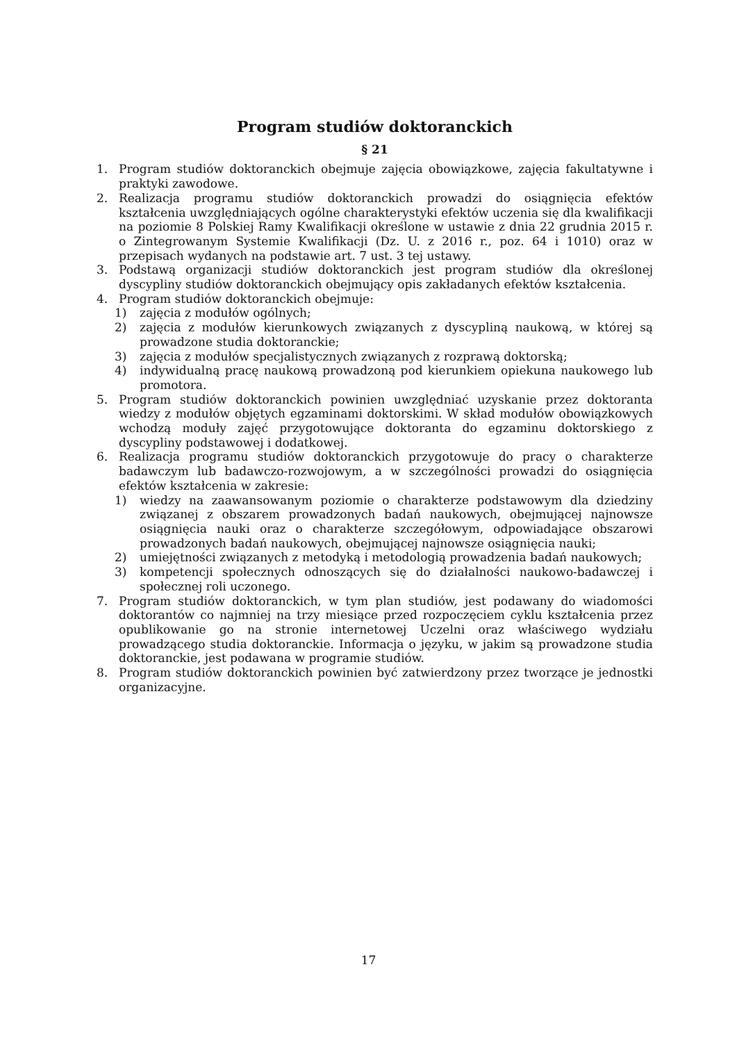Program studiów doktoranckich
§ 21
1. Program studiów doktoranckich obejmuje zajęcia obowiązkowe, zajęcia fakultatywne i praktyki zawodowe.
2. Realizacja programu studiów doktoranckich prowadzi do osiągnięcia efektów kształcenia uwzględniających ogólne charakterystyki efektów uczenia się dla kwalifikacji na poziomie 8 Polskiej Ramy Kwalifikacji określone w ustawie z dnia 22 grudnia 2015 r. o Zintegrowanym Systemie Kwalifikacji (Dz. U. z 2016 r., poz. 64 i 1010) oraz w przepisach wydanych na podstawie art. 7 ust. 3 tej ustawy.
3. Podstawą organizacji studiów doktoranckich jest program studiów dla określonej dyscypliny studiów doktoranckich obejmujący opis zakładanych efektów kształcenia.
4. Program studiów doktoranckich obejmuje:
1) zajęcia z modułów ogólnych;
2) zajęcia z modułów kierunkowych związanych z dyscypliną naukową, w której są prowadzone studia doktoranckie;
3) zajęcia z modułów specjalistycznych związanych z rozprawą doktorską;
4) indywidualną pracę naukową prowadzoną pod kierunkiem opiekuna naukowego lub promotora.
5. Program studiów doktoranckich powinien uwzględniać uzyskanie przez doktoranta wiedzy z modułów objętych egzaminami doktorskimi. W skład modułów obowiązkowych wchodzą moduły zajęć przygotowujące doktoranta do egzaminu doktorskiego z dyscypliny podstawowej i dodatkowej.
6. Realizacja programu studiów doktoranckich przygotowuje do pracy o charakterze badawczym lub badawczo-rozwojowym, a w szczególności prowadzi do osiągnięcia efektów kształcenia w zakresie:
1) wiedzy na zaawansowanym poziomie o charakterze podstawowym dla dziedziny związanej z obszarem prowadzonych badań naukowych, obejmującej najnowsze osiągnięcia nauki oraz o charakterze szczegółowym, odpowiadające obszarowi prowadzonych badań naukowych, obejmującej najnowsze osiągnięcia nauki;
2) umiejętności związanych z metodyką i metodologią prowadzenia badań naukowych;
3) kompetencji społecznych odnoszących się do działalności naukowo-badawczej i społecznej roli uczonego.
7. Program studiów doktoranckich, w tym plan studiów, jest podawany do wiadomości doktorantów co najmniej na trzy miesiące przed rozpoczęciem cyklu kształcenia przez opublikowanie go na stronie internetowej Uczelni oraz właściwego wydziału prowadzącego studia doktoranckie. Informacja o języku, w jakim są prowadzone studia doktoranckie, jest podawana w programie studiów.
8. Program studiów doktoranckich powinien być zatwierdzony przez tworzące je jednostki organizacyjne.
17